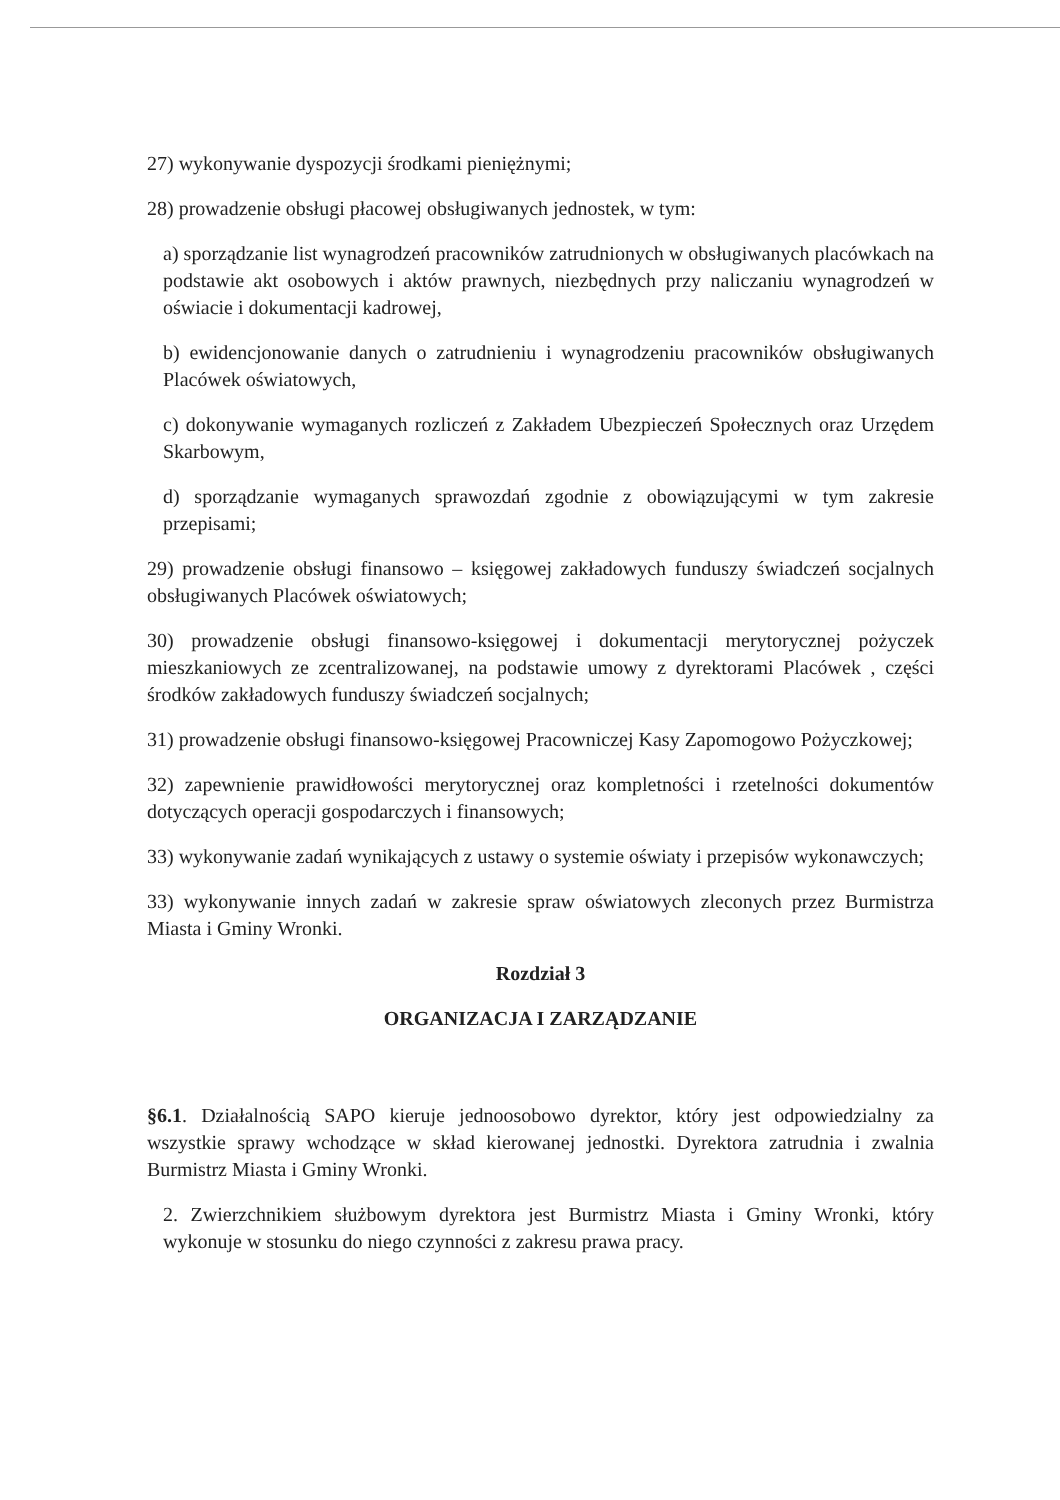27) wykonywanie dyspozycji środkami pieniężnymi;
28) prowadzenie obsługi płacowej obsługiwanych jednostek, w tym:
a) sporządzanie list wynagrodzeń pracowników zatrudnionych w obsługiwanych placówkach na podstawie akt osobowych i aktów prawnych, niezbędnych przy naliczaniu wynagrodzeń w oświacie i dokumentacji kadrowej,
b) ewidencjonowanie danych o zatrudnieniu i wynagrodzeniu pracowników obsługiwanych Placówek oświatowych,
c) dokonywanie wymaganych rozliczeń z Zakładem Ubezpieczeń Społecznych oraz Urzędem Skarbowym,
d) sporządzanie wymaganych sprawozdań zgodnie z obowiązującymi w tym zakresie przepisami;
29) prowadzenie obsługi finansowo – księgowej zakładowych funduszy świadczeń socjalnych obsługiwanych Placówek oświatowych;
30) prowadzenie obsługi finansowo-księgowej i dokumentacji merytorycznej pożyczek mieszkaniowych ze zcentralizowanej, na podstawie umowy z dyrektorami Placówek , części środków zakładowych funduszy świadczeń socjalnych;
31) prowadzenie obsługi finansowo-księgowej Pracowniczej Kasy Zapomogowo Pożyczkowej;
32) zapewnienie prawidłowości merytorycznej oraz kompletności i rzetelności dokumentów dotyczących operacji gospodarczych i finansowych;
33) wykonywanie zadań wynikających z ustawy o systemie oświaty i przepisów wykonawczych;
33) wykonywanie innych zadań w zakresie spraw oświatowych zleconych przez Burmistrza Miasta i Gminy Wronki.
Rozdział 3
ORGANIZACJA I ZARZĄDZANIE
§6.1. Działalnością SAPO kieruje jednoosobowo dyrektor, który jest odpowiedzialny za wszystkie sprawy wchodzące w skład kierowanej jednostki. Dyrektora zatrudnia i zwalnia Burmistrz Miasta i Gminy Wronki.
2. Zwierzchnikiem służbowym dyrektora jest Burmistrz Miasta i Gminy Wronki, który wykonuje w stosunku do niego czynności z zakresu prawa pracy.